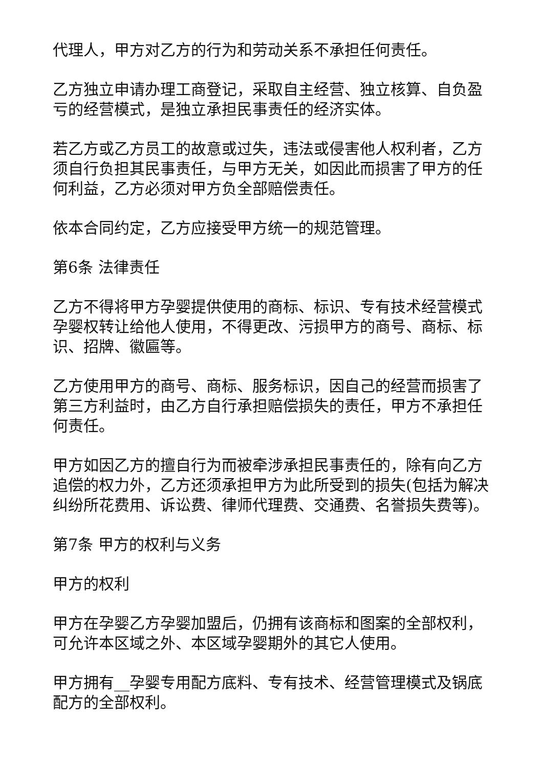代理人，甲方对乙方的行为和劳动关系不承担任何责任。
乙方独立申请办理工商登记，采取自主经营、独立核算、自负盈亏的经营模式，是独立承担民事责任的经济实体。
若乙方或乙方员工的故意或过失，违法或侵害他人权利者，乙方须自行负担其民事责任，与甲方无关，如因此而损害了甲方的任何利益，乙方必须对甲方负全部赔偿责任。
依本合同约定，乙方应接受甲方统一的规范管理。
第6条 法律责任
乙方不得将甲方孕婴提供使用的商标、标识、专有技术经营模式孕婴权转让给他人使用，不得更改、污损甲方的商号、商标、标识、招牌、徽匾等。
乙方使用甲方的商号、商标、服务标识，因自己的经营而损害了第三方利益时，由乙方自行承担赔偿损失的责任，甲方不承担任何责任。
甲方如因乙方的擅自行为而被牵涉承担民事责任的，除有向乙方追偿的权力外，乙方还须承担甲方为此所受到的损失(包括为解决纠纷所花费用、诉讼费、律师代理费、交通费、名誉损失费等)。
第7条 甲方的权利与义务
甲方的权利
甲方在孕婴乙方孕婴加盟后，仍拥有该商标和图案的全部权利，可允许本区域之外、本区域孕婴期外的其它人使用。
甲方拥有__孕婴专用配方底料、专有技术、经营管理模式及锅底配方的全部权利。